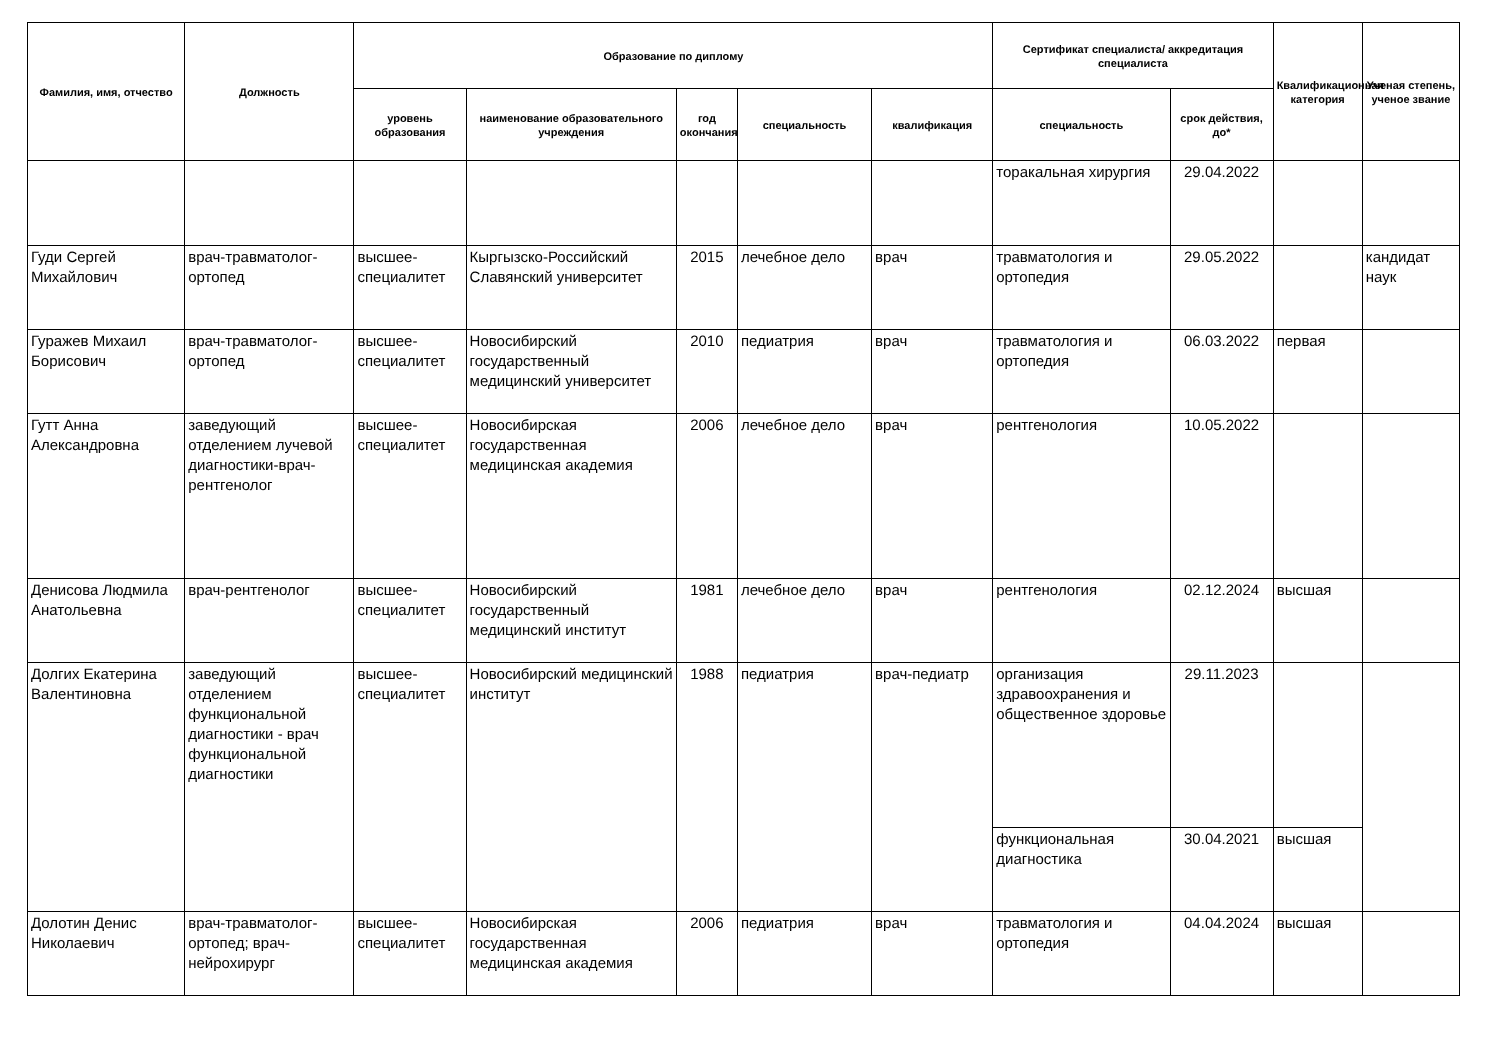| Фамилия, имя, отчество | Должность | Образование по диплому | | | | | Сертификат специалиста/ аккредитация специалиста | | Квалификационная категория | Ученая степень, ученое звание |
| --- | --- | --- | --- | --- | --- | --- | --- | --- | --- | --- |
| | | уровень образования | наименование образовательного учреждения | год окончания | специальность | квалификация | специальность | срок действия, до* | | |
| | | | | | | | торакальная хирургия | 29.04.2022 | | |
| Гуди Сергей Михайлович | врач-травматолог-ортопед | высшее-специалитет | Кыргызско-Российский Славянский университет | 2015 | лечебное дело | врач | травматология и ортопедия | 29.05.2022 | | кандидат наук |
| Гуражев Михаил Борисович | врач-травматолог-ортопед | высшее-специалитет | Новосибирский государственный медицинский университет | 2010 | педиатрия | врач | травматология и ортопедия | 06.03.2022 | первая | |
| Гутт Анна Александровна | заведующий отделением лучевой диагностики-врач-рентгенолог | высшее-специалитет | Новосибирская государственная медицинская академия | 2006 | лечебное дело | врач | рентгенология | 10.05.2022 | | |
| Денисова Людмила Анатольевна | врач-рентгенолог | высшее-специалитет | Новосибирский государственный медицинский институт | 1981 | лечебное дело | врач | рентгенология | 02.12.2024 | высшая | |
| Долгих Екатерина Валентиновна | заведующий отделением функциональной диагностики - врач функциональной диагностики | высшее-специалитет | Новосибирский медицинский институт | 1988 | педиатрия | врач-педиатр | организация здравоохранения и общественное здоровье | 29.11.2023 | | |
| | | | | | | | функциональная диагностика | 30.04.2021 | высшая | |
| Долотин Денис Николаевич | врач-травматолог-ортопед; врач-нейрохирург | высшее-специалитет | Новосибирская государственная медицинская академия | 2006 | педиатрия | врач | травматология и ортопедия | 04.04.2024 | высшая | |